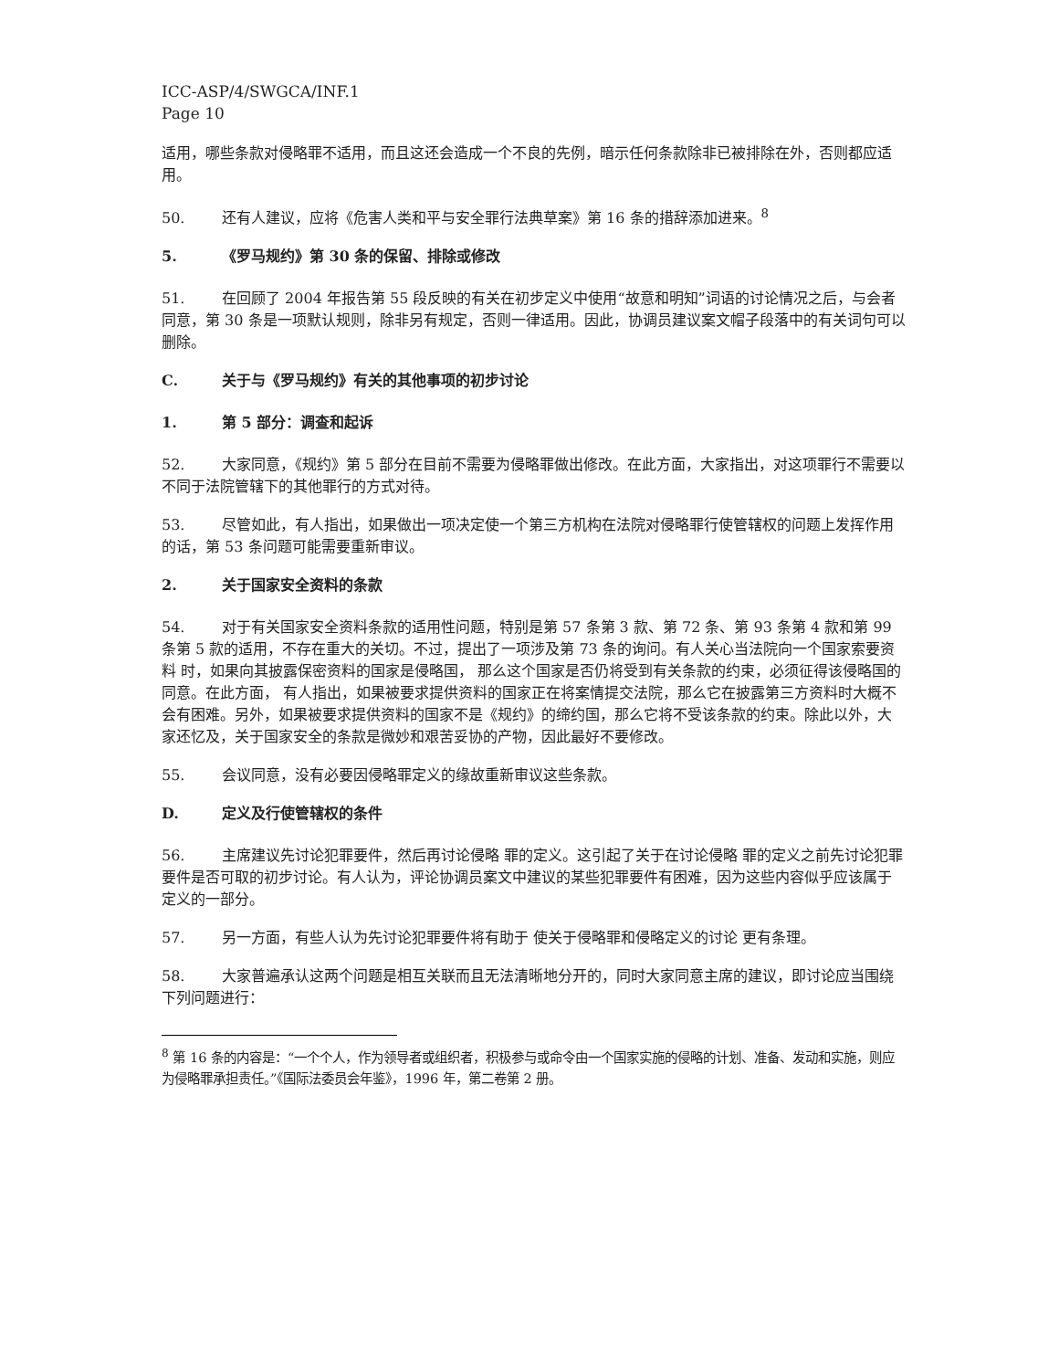ICC-ASP/4/SWGCA/INF.1
Page 10
适用，哪些条款对侵略罪不适用，而且这还会造成一个不良的先例，暗示任何条款除非已被排除在外，否则都应适用。
50. 还有人建议，应将《危害人类和平与安全罪行法典草案》第 16 条的措辞添加进来。<sup>8</sup>
5. 《罗马规约》第 30 条的保留、排除或修改
51. 在回顾了 2004 年报告第 55 段反映的有关在初步定义中使用“故意和明知”词语的讨论情况之后，与会者同意，第 30 条是一项默认规则，除非另有规定，否则一律适用。因此，协调员建议案文帽子段落中的有关词句可以删除。
C. 关于与《罗马规约》有关的其他事项的初步讨论
1. 第 5 部分：调查和起诉
52. 大家同意，《规约》第 5 部分在目前不需要为侵略罪做出修改。在此方面，大家指出，对这项罪行不需要以不同于法院管辖下的其他罪行的方式对待。
53. 尽管如此，有人指出，如果做出一项决定使一个第三方机构在法院对侵略罪行使管辖权的问题上发挥作用的话，第 53 条问题可能需要重新审议。
2. 关于国家安全资料的条款
54. 对于有关国家安全资料条款的适用性问题，特别是第 57 条第 3 款、第 72 条、第 93 条第 4 款和第 99 条第 5 款的适用，不存在重大的关切。不过，提出了一项涉及第 73 条的询问。有人关心当法院向一个国家索要资料 时，如果向其披露保密资料的国家是侵略国， 那么这个国家是否仍将受到有关条款的约束，必须征得该侵略国的同意。在此方面， 有人指出，如果被要求提供资料的国家正在将案情提交法院，那么它在披露第三方资料时大概不会有困难。另外，如果被要求提供资料的国家不是《规约》的缔约国，那么它将不受该条款的约束。除此以外，大家还忆及，关于国家安全的条款是微妙和艰苦妥协的产物，因此最好不要修改。
55. 会议同意，没有必要因侵略罪定义的缘故重新审议这些条款。
D. 定义及行使管辖权的条件
56. 主席建议先讨论犯罪要件，然后再讨论侵略 罪的定义。这引起了关于在讨论侵略 罪的定义之前先讨论犯罪要件是否可取的初步讨论。有人认为，评论协调员案文中建议的某些犯罪要件有困难，因为这些内容似乎应该属于定义的一部分。
57. 另一方面，有些人认为先讨论犯罪要件将有助于 使关于侵略罪和侵略定义的讨论 更有条理。
58. 大家普遍承认这两个问题是相互关联而且无法清晰地分开的，同时大家同意主席的建议，即讨论应当围绕下列问题进行：
<sup>8</sup> 第 16 条的内容是：“一个个人，作为领导者或组织者，积极参与或命令由一个国家实施的侵略的计划、准备、发动和实施，则应为侵略罪承担责任。”《国际法委员会年鉴》，1996 年，第二卷第 2 册。